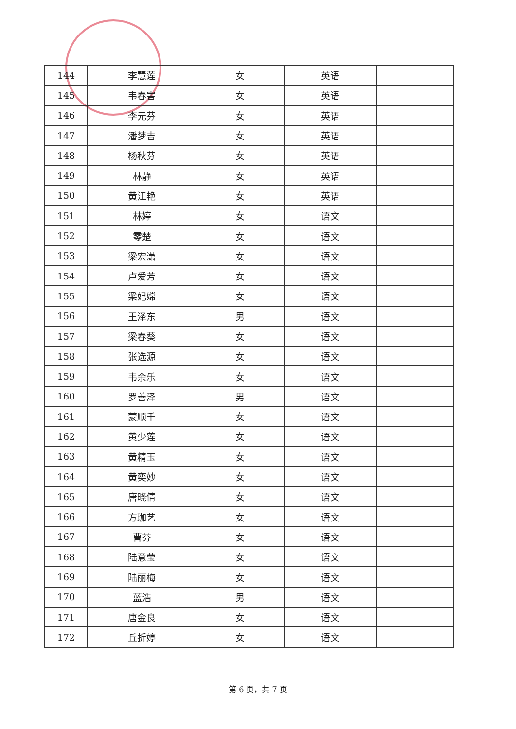| 144 | 李慧莲 | 女 | 英语 | |
| 145 | 韦春害 | 女 | 英语 | |
| 146 | 李元芬 | 女 | 英语 | |
| 147 | 潘梦吉 | 女 | 英语 | |
| 148 | 杨秋芬 | 女 | 英语 | |
| 149 | 林静 | 女 | 英语 | |
| 150 | 黄江艳 | 女 | 英语 | |
| 151 | 林婷 | 女 | 语文 | |
| 152 | 零楚 | 女 | 语文 | |
| 153 | 梁宏潇 | 女 | 语文 | |
| 154 | 卢爱芳 | 女 | 语文 | |
| 155 | 梁妃嫦 | 女 | 语文 | |
| 156 | 王泽东 | 男 | 语文 | |
| 157 | 梁春葵 | 女 | 语文 | |
| 158 | 张选源 | 女 | 语文 | |
| 159 | 韦余乐 | 女 | 语文 | |
| 160 | 罗善泽 | 男 | 语文 | |
| 161 | 蒙顺千 | 女 | 语文 | |
| 162 | 黄少莲 | 女 | 语文 | |
| 163 | 黄精玉 | 女 | 语文 | |
| 164 | 黄奕妙 | 女 | 语文 | |
| 165 | 唐晓倩 | 女 | 语文 | |
| 166 | 方珈艺 | 女 | 语文 | |
| 167 | 曹芬 | 女 | 语文 | |
| 168 | 陆意莹 | 女 | 语文 | |
| 169 | 陆丽梅 | 女 | 语文 | |
| 170 | 蓝浩 | 男 | 语文 | |
| 171 | 唐金良 | 女 | 语文 | |
| 172 | 丘折婷 | 女 | 语文 | |
第 6 页，共 7 页